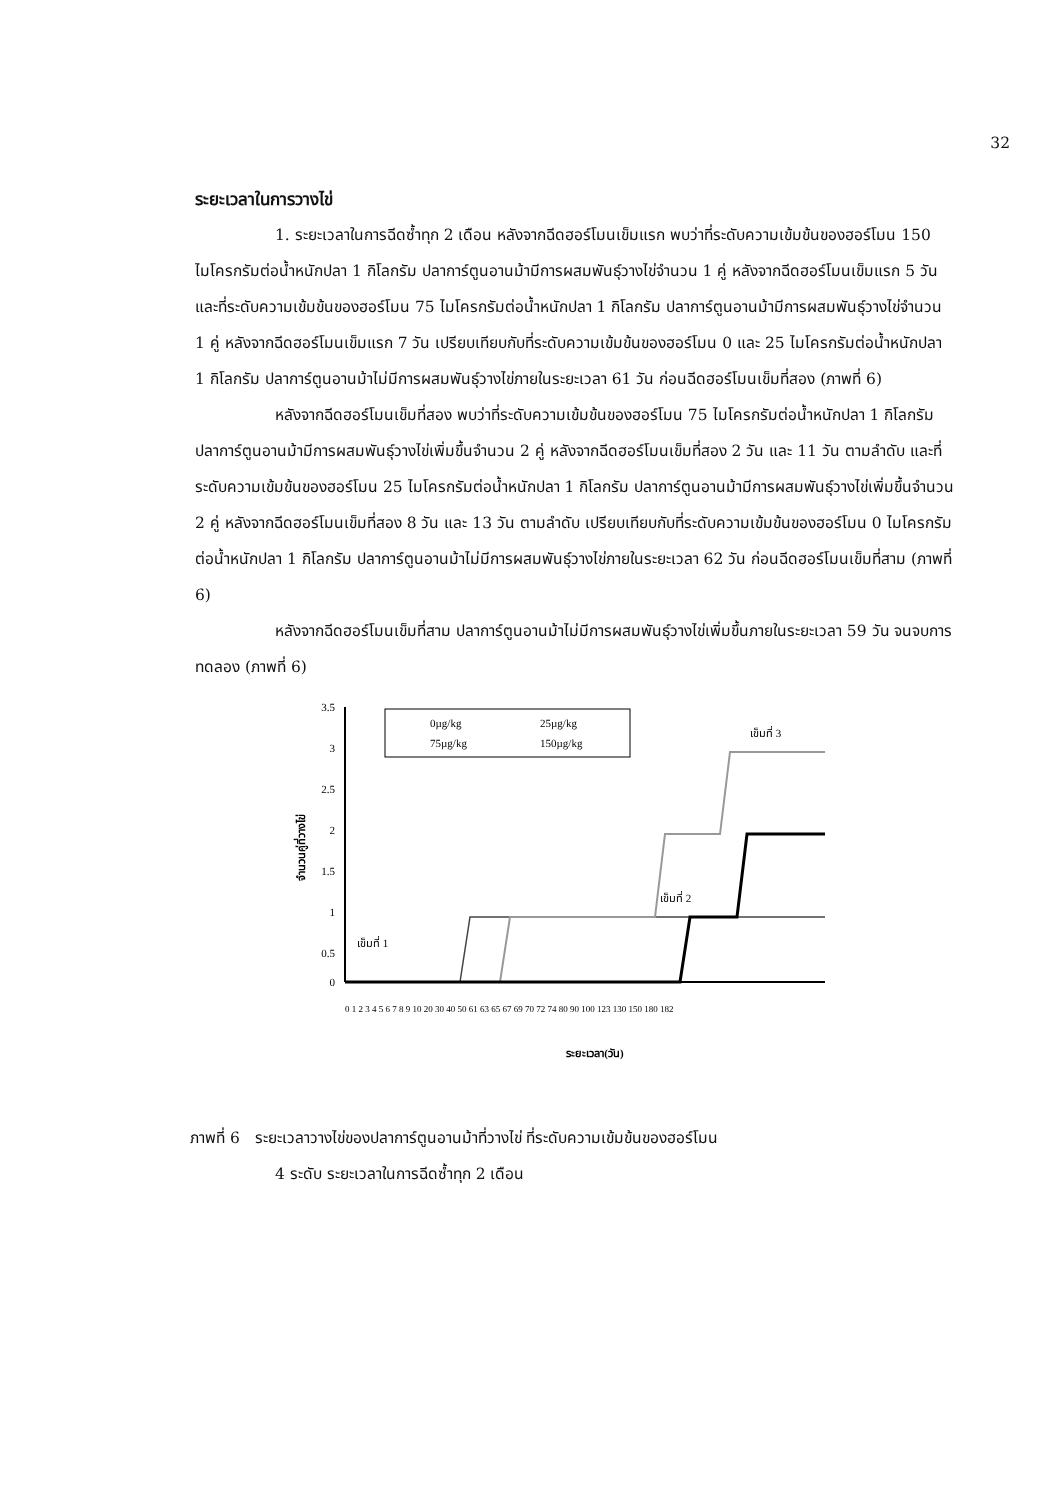32
ระยะเวลาในการวางไข่
1. ระยะเวลาในการฉีดซ้ำทุก 2 เดือน หลังจากฉีดฮอร์โมนเข็มแรก พบว่าที่ระดับความเข้มข้นของฮอร์โมน 150 ไมโครกรัมต่อน้ำหนักปลา 1 กิโลกรัม ปลาการ์ตูนอานม้ามีการผสมพันธุ์วางไข่จำนวน 1 คู่ หลังจากฉีดฮอร์โมนเข็มแรก 5 วัน และที่ระดับความเข้มข้นของฮอร์โมน 75 ไมโครกรัมต่อน้ำหนักปลา 1 กิโลกรัม ปลาการ์ตูนอานม้ามีการผสมพันธุ์วางไข่จำนวน 1 คู่ หลังจากฉีดฮอร์โมนเข็มแรก 7 วัน เปรียบเทียบกับที่ระดับความเข้มข้นของฮอร์โมน 0 และ 25 ไมโครกรัมต่อน้ำหนักปลา 1 กิโลกรัม ปลาการ์ตูนอานม้าไม่มีการผสมพันธุ์วางไข่ภายในระยะเวลา 61 วัน ก่อนฉีดฮอร์โมนเข็มที่สอง (ภาพที่ 6)
หลังจากฉีดฮอร์โมนเข็มที่สอง พบว่าที่ระดับความเข้มข้นของฮอร์โมน 75 ไมโครกรัมต่อน้ำหนักปลา 1 กิโลกรัม ปลาการ์ตูนอานม้ามีการผสมพันธุ์วางไข่เพิ่มขึ้นจำนวน 2 คู่ หลังจากฉีดฮอร์โมนเข็มที่สอง 2 วัน และ 11 วัน ตามลำดับ และที่ระดับความเข้มข้นของฮอร์โมน 25 ไมโครกรัมต่อน้ำหนักปลา 1 กิโลกรัม ปลาการ์ตูนอานม้ามีการผสมพันธุ์วางไข่เพิ่มขึ้นจำนวน 2 คู่ หลังจากฉีดฮอร์โมนเข็มที่สอง 8 วัน และ 13 วัน ตามลำดับ เปรียบเทียบกับที่ระดับความเข้มข้นของฮอร์โมน 0 ไมโครกรัมต่อน้ำหนักปลา 1 กิโลกรัม ปลาการ์ตูนอานม้าไม่มีการผสมพันธุ์วางไข่ภายในระยะเวลา 62 วัน ก่อนฉีดฮอร์โมนเข็มที่สาม (ภาพที่ 6)
หลังจากฉีดฮอร์โมนเข็มที่สาม ปลาการ์ตูนอานม้าไม่มีการผสมพันธุ์วางไข่เพิ่มขึ้นภายในระยะเวลา 59 วัน จนจบการทดลอง (ภาพที่ 6)
3.5
3
2.5
2
1.5
1
0.5
0
จำนวนคู่ที่วางไข่
0µg/kg
25µg/kg
75µg/kg
150µg/kg
เข็มที่ 1
เข็มที่ 2
เข็มที่ 3
0 1 2 3 4 5 6 7 8 9 10 20 30 40 50 61 63 65 67 69 70 72 74 80 90 100 123 130 150 180 182
ระยะเวลา(วัน)
ภาพที่ 6 ระยะเวลาวางไข่ของปลาการ์ตูนอานม้าที่วางไข่ ที่ระดับความเข้มข้นของฮอร์โมน
4 ระดับ ระยะเวลาในการฉีดซ้ำทุก 2 เดือน